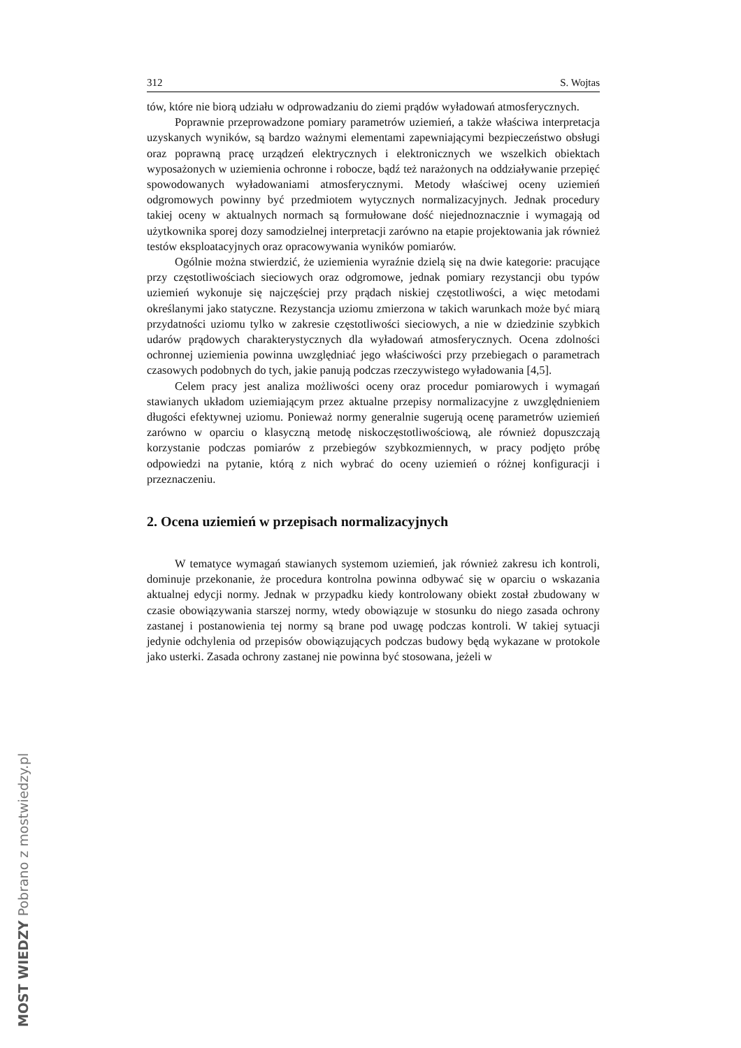312 S. Wojtas
tów, które nie biorą udziału w odprowadzaniu do ziemi prądów wyładowań atmosferycznych.
Poprawnie przeprowadzone pomiary parametrów uziemień, a także właściwa interpretacja uzyskanych wyników, są bardzo ważnymi elementami zapewniającymi bezpieczeństwo obsługi oraz poprawną pracę urządzeń elektrycznych i elektronicznych we wszelkich obiektach wyposażonych w uziemienia ochronne i robocze, bądź też narażonych na oddziaływanie przepięć spowodowanych wyładowaniami atmosferycznymi. Metody właściwej oceny uziemień odgromowych powinny być przedmiotem wytycznych normalizacyjnych. Jednak procedury takiej oceny w aktualnych normach są formułowane dość niejednoznacznie i wymagają od użytkownika sporej dozy samodzielnej interpretacji zarówno na etapie projektowania jak również testów eksploatacyjnych oraz opracowywania wyników pomiarów.
Ogólnie można stwierdzić, że uziemienia wyraźnie dzielą się na dwie kategorie: pracujące przy częstotliwościach sieciowych oraz odgromowe, jednak pomiary rezystancji obu typów uziemień wykonuje się najczęściej przy prądach niskiej częstotliwości, a więc metodami określanymi jako statyczne. Rezystancja uziomu zmierzona w takich warunkach może być miarą przydatności uziomu tylko w zakresie częstotliwości sieciowych, a nie w dziedzinie szybkich udarów prądowych charakterystycznych dla wyładowań atmosferycznych. Ocena zdolności ochronnej uziemienia powinna uwzględniać jego właściwości przy przebiegach o parametrach czasowych podobnych do tych, jakie panują podczas rzeczywistego wyładowania [4,5].
Celem pracy jest analiza możliwości oceny oraz procedur pomiarowych i wymagań stawianych układom uziemiającym przez aktualne przepisy normalizacyjne z uwzględnieniem długości efektywnej uziomu. Ponieważ normy generalnie sugerują ocenę parametrów uziemień zarówno w oparciu o klasyczną metodę niskoczęstotliwościową, ale również dopuszczają korzystanie podczas pomiarów z przebiegów szybkozmiennych, w pracy podjęto próbę odpowiedzi na pytanie, którą z nich wybrać do oceny uziemień o różnej konfiguracji i przeznaczeniu.
2. Ocena uziemień w przepisach normalizacyjnych
W tematyce wymagań stawianych systemom uziemień, jak również zakresu ich kontroli, dominuje przekonanie, że procedura kontrolna powinna odbywać się w oparciu o wskazania aktualnej edycji normy. Jednak w przypadku kiedy kontrolowany obiekt został zbudowany w czasie obowiązywania starszej normy, wtedy obowiązuje w stosunku do niego zasada ochrony zastanej i postanowienia tej normy są brane pod uwagę podczas kontroli. W takiej sytuacji jedynie odchylenia od przepisów obowiązujących podczas budowy będą wykazane w protokole jako usterki. Zasada ochrony zastanej nie powinna być stosowana, jeżeli w
MOST WIEDZY Pobrano z mostwiedzy.pl